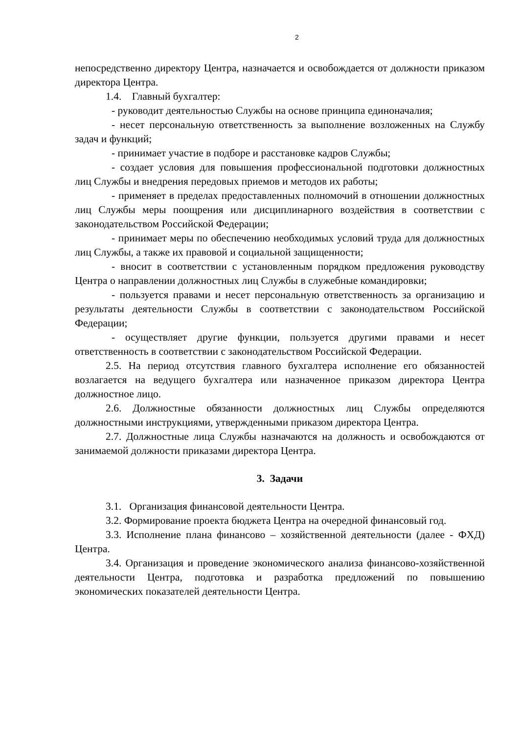2
непосредственно директору Центра, назначается и освобождается от должности приказом директора Центра.
1.4. Главный бухгалтер:
- руководит деятельностью Службы на основе принципа единоначалия;
- несет персональную ответственность за выполнение возложенных на Службу задач и функций;
- принимает участие в подборе и расстановке кадров Службы;
- создает условия для повышения профессиональной подготовки должностных лиц Службы и внедрения передовых приемов и методов их работы;
- применяет в пределах предоставленных полномочий в отношении должностных лиц Службы меры поощрения или дисциплинарного воздействия в соответствии с законодательством Российской Федерации;
- принимает меры по обеспечению необходимых условий труда для должностных лиц Службы, а также их правовой и социальной защищенности;
- вносит в соответствии с установленным порядком предложения руководству Центра о направлении должностных лиц Службы в служебные командировки;
- пользуется правами и несет персональную ответственность за организацию и результаты деятельности Службы в соответствии с законодательством Российской Федерации;
- осуществляет другие функции, пользуется другими правами и несет ответственность в соответствии с законодательством Российской Федерации.
2.5. На период отсутствия главного бухгалтера исполнение его обязанностей возлагается на ведущего бухгалтера или назначенное приказом директора Центра должностное лицо.
2.6. Должностные обязанности должностных лиц Службы определяются должностными инструкциями, утвержденными приказом директора Центра.
2.7. Должностные лица Службы назначаются на должность и освобождаются от занимаемой должности приказами директора Центра.
3. Задачи
3.1. Организация финансовой деятельности Центра.
3.2. Формирование проекта бюджета Центра на очередной финансовый год.
3.3. Исполнение плана финансово – хозяйственной деятельности (далее - ФХД) Центра.
3.4. Организация и проведение экономического анализа финансово-хозяйственной деятельности Центра, подготовка и разработка предложений по повышению экономических показателей деятельности Центра.